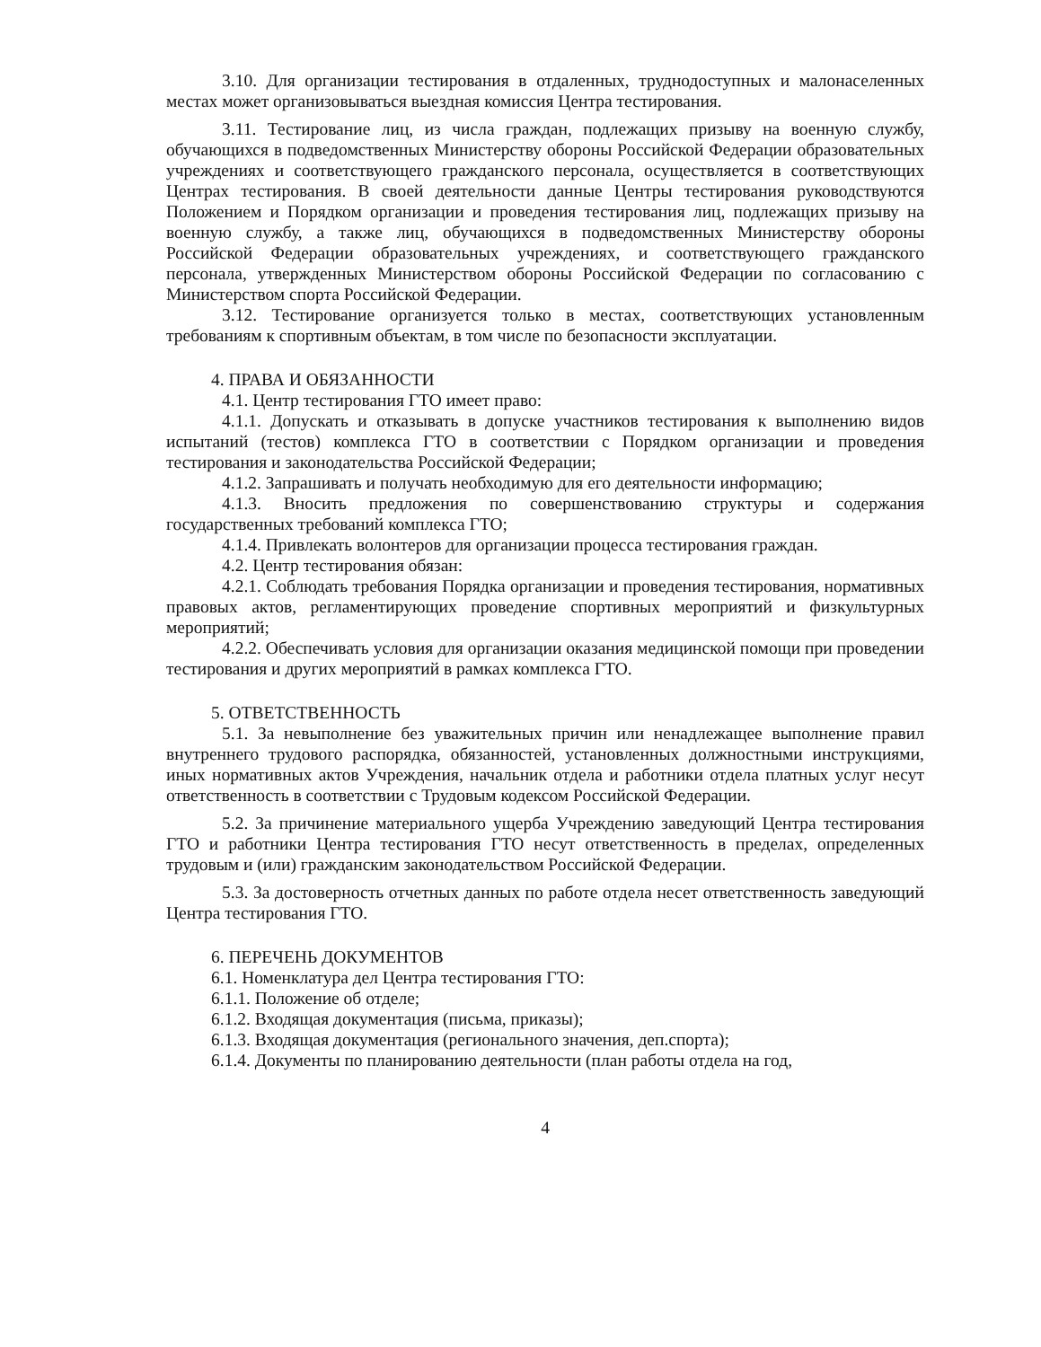3.10. Для организации тестирования в отдаленных, труднодоступных и малонаселенных местах может организовываться выездная комиссия Центра тестирования.
3.11. Тестирование лиц, из числа граждан, подлежащих призыву на военную службу, обучающихся в подведомственных Министерству обороны Российской Федерации образовательных учреждениях и соответствующего гражданского персонала, осуществляется в соответствующих Центрах тестирования. В своей деятельности данные Центры тестирования руководствуются Положением и Порядком организации и проведения тестирования лиц, подлежащих призыву на военную службу, а также лиц, обучающихся в подведомственных Министерству обороны Российской Федерации образовательных учреждениях, и соответствующего гражданского персонала, утвержденных Министерством обороны Российской Федерации по согласованию с Министерством спорта Российской Федерации.
3.12. Тестирование организуется только в местах, соответствующих установленным требованиям к спортивным объектам, в том числе по безопасности эксплуатации.
4. ПРАВА И ОБЯЗАННОСТИ
4.1. Центр тестирования ГТО имеет право:
4.1.1. Допускать и отказывать в допуске участников тестирования к выполнению видов испытаний (тестов) комплекса ГТО в соответствии с Порядком организации и проведения тестирования и законодательства Российской Федерации;
4.1.2. Запрашивать и получать необходимую для его деятельности информацию;
4.1.3. Вносить предложения по совершенствованию структуры и содержания государственных требований комплекса ГТО;
4.1.4. Привлекать волонтеров для организации процесса тестирования граждан.
4.2. Центр тестирования обязан:
4.2.1. Соблюдать требования Порядка организации и проведения тестирования, нормативных правовых актов, регламентирующих проведение спортивных мероприятий и физкультурных мероприятий;
4.2.2. Обеспечивать условия для организации оказания медицинской помощи при проведении тестирования и других мероприятий в рамках комплекса ГТО.
5. ОТВЕТСТВЕННОСТЬ
5.1. За невыполнение без уважительных причин или ненадлежащее выполнение правил внутреннего трудового распорядка, обязанностей, установленных должностными инструкциями, иных нормативных актов Учреждения, начальник отдела и работники отдела платных услуг несут ответственность в соответствии с Трудовым кодексом Российской Федерации.
5.2. За причинение материального ущерба Учреждению заведующий Центра тестирования ГТО и работники Центра тестирования ГТО несут ответственность в пределах, определенных трудовым и (или) гражданским законодательством Российской Федерации.
5.3. За достоверность отчетных данных по работе отдела несет ответственность заведующий Центра тестирования ГТО.
6. ПЕРЕЧЕНЬ ДОКУМЕНТОВ
6.1. Номенклатура дел Центра тестирования ГТО:
6.1.1. Положение об отделе;
6.1.2. Входящая документация (письма, приказы);
6.1.3. Входящая документация (регионального значения, деп.спорта);
6.1.4. Документы по планированию деятельности (план работы отдела на год,
4